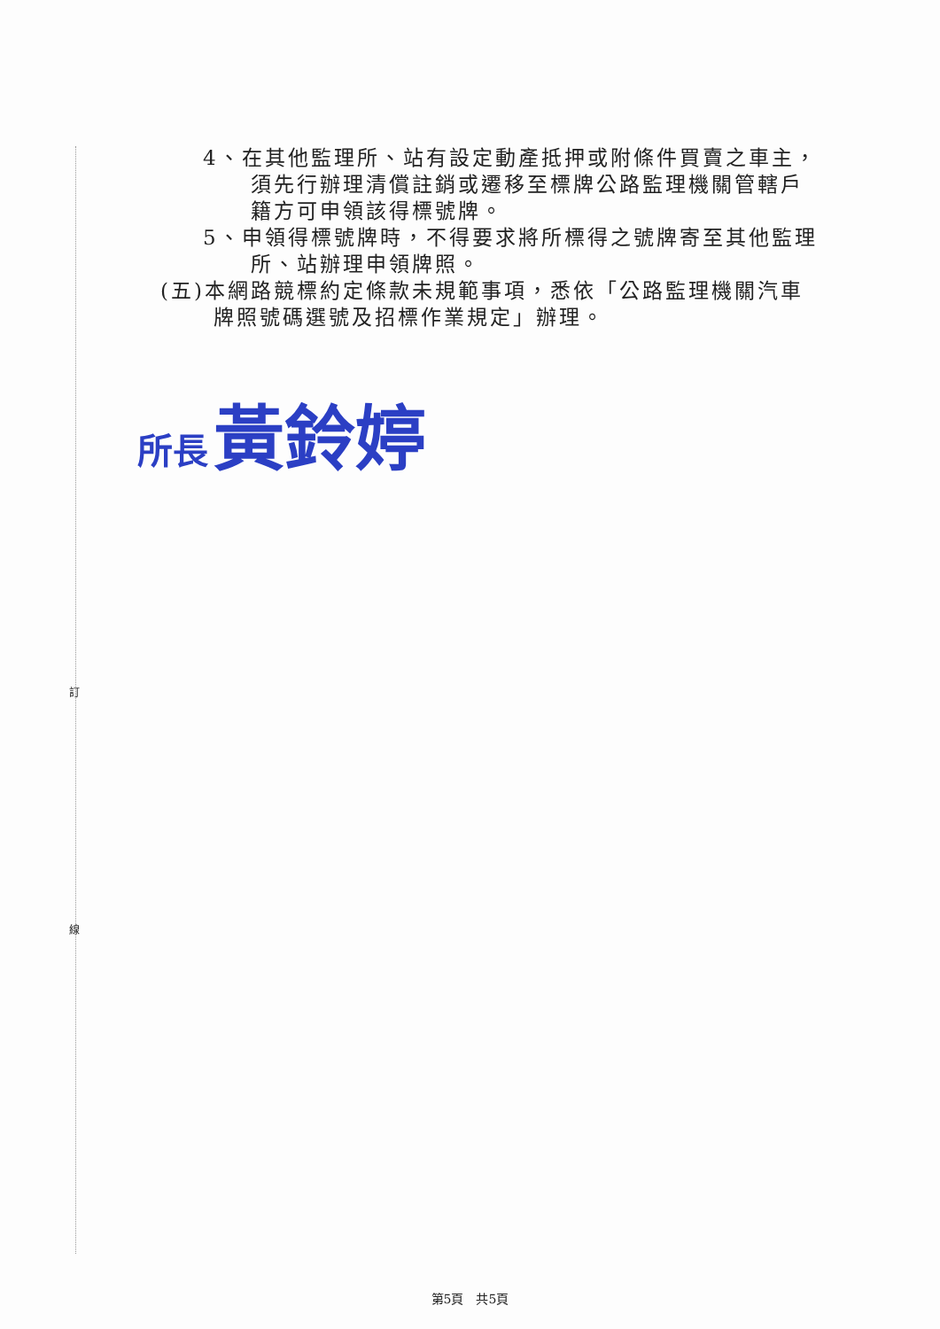4、在其他監理所、站有設定動產抵押或附條件買賣之車主，須先行辦理清償註銷或遷移至標牌公路監理機關管轄戶籍方可申領該得標號牌。
5、申領得標號牌時，不得要求將所標得之號牌寄至其他監理所、站辦理申領牌照。
(五)本網路競標約定條款未規範事項，悉依「公路監理機關汽車牌照號碼選號及招標作業規定」辦理。
所長 黃鈴婷
訂
線
第5頁　共5頁